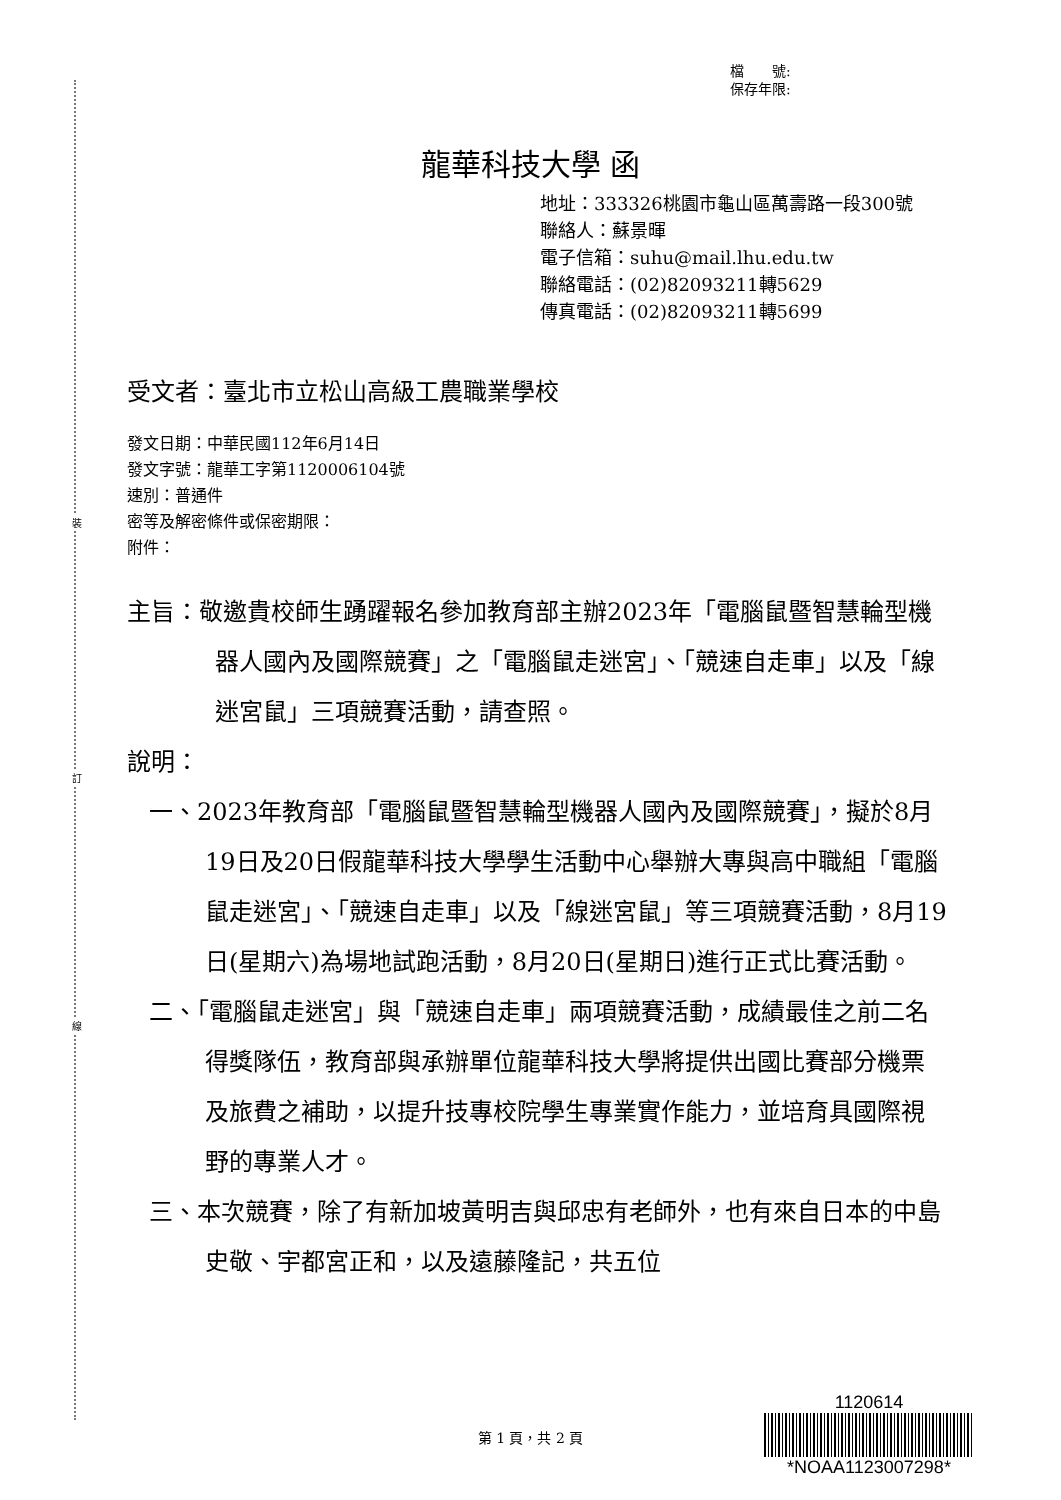裝
訂
線
檔　　號:
保存年限:
龍華科技大學 函
地址：333326桃園市龜山區萬壽路一段300號
聯絡人：蘇景暉
電子信箱：suhu@mail.lhu.edu.tw
聯絡電話：(02)82093211轉5629
傳真電話：(02)82093211轉5699
受文者：臺北市立松山高級工農職業學校
發文日期：中華民國112年6月14日
發文字號：龍華工字第1120006104號
速別：普通件
密等及解密條件或保密期限：
附件：
主旨：敬邀貴校師生踴躍報名參加教育部主辦2023年「電腦鼠暨智慧輪型機器人國內及國際競賽」之「電腦鼠走迷宮」、「競速自走車」以及「線迷宮鼠」三項競賽活動，請查照。
說明：
一、2023年教育部「電腦鼠暨智慧輪型機器人國內及國際競賽」，擬於8月19日及20日假龍華科技大學學生活動中心舉辦大專與高中職組「電腦鼠走迷宮」、「競速自走車」以及「線迷宮鼠」等三項競賽活動，8月19日(星期六)為場地試跑活動，8月20日(星期日)進行正式比賽活動。
二、「電腦鼠走迷宮」與「競速自走車」兩項競賽活動，成績最佳之前二名得獎隊伍，教育部與承辦單位龍華科技大學將提供出國比賽部分機票及旅費之補助，以提升技專校院學生專業實作能力，並培育具國際視野的專業人才。
三、本次競賽，除了有新加坡黃明吉與邱忠有老師外，也有來自日本的中島史敬、宇都宮正和，以及遠藤隆記，共五位
1120614
*NOAA1123007298*
第 1 頁，共 2 頁